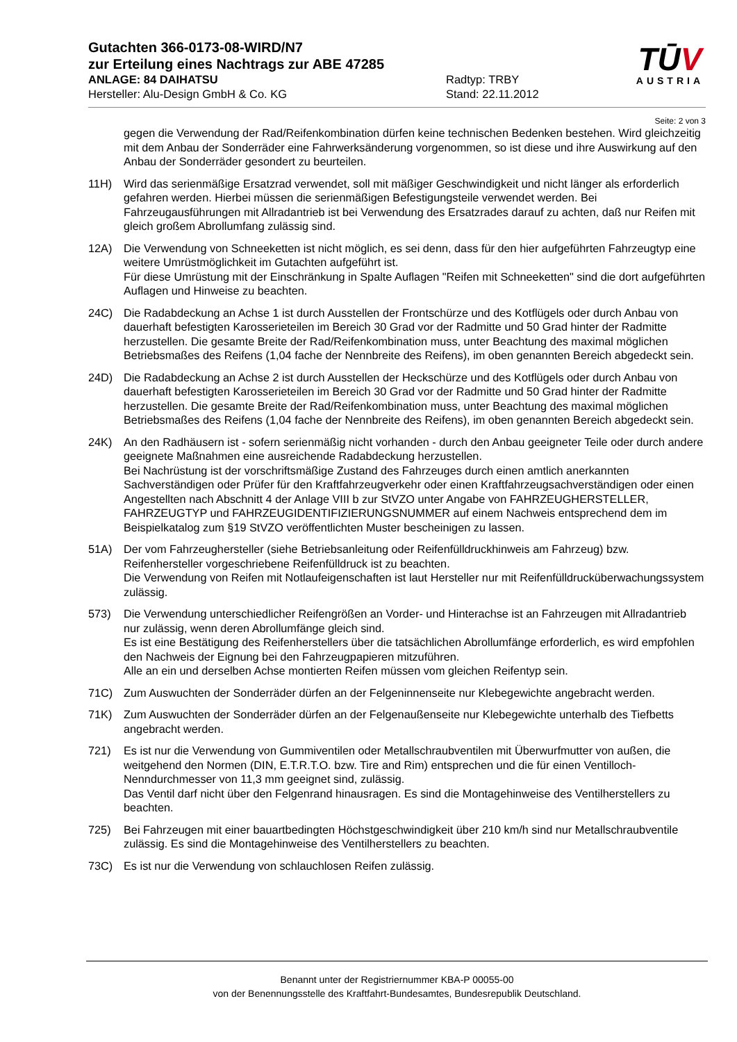Gutachten 366-0173-08-WIRD/N7
zur Erteilung eines Nachtrags zur ABE 47285
ANLAGE: 84 DAIHATSU Radtyp: TRBY
Hersteller: Alu-Design GmbH & Co. KG Stand: 22.11.2012
TŪV
AUSTRIA
Seite: 2 von 3
gegen die Verwendung der Rad/Reifenkombination dürfen keine technischen Bedenken bestehen. Wird gleichzeitig mit dem Anbau der Sonderräder eine Fahrwerksänderung vorgenommen, so ist diese und ihre Auswirkung auf den Anbau der Sonderräder gesondert zu beurteilen.
11H) Wird das serienmäßige Ersatzrad verwendet, soll mit mäßiger Geschwindigkeit und nicht länger als erforderlich gefahren werden. Hierbei müssen die serienmäßigen Befestigungsteile verwendet werden. Bei Fahrzeugausführungen mit Allradantrieb ist bei Verwendung des Ersatzrades darauf zu achten, daß nur Reifen mit gleich großem Abrollumfang zulässig sind.
12A) Die Verwendung von Schneeketten ist nicht möglich, es sei denn, dass für den hier aufgeführten Fahrzeugtyp eine weitere Umrüstmöglichkeit im Gutachten aufgeführt ist.
Für diese Umrüstung mit der Einschränkung in Spalte Auflagen "Reifen mit Schneeketten" sind die dort aufgeführten Auflagen und Hinweise zu beachten.
24C) Die Radabdeckung an Achse 1 ist durch Ausstellen der Frontschürze und des Kotflügels oder durch Anbau von dauerhaft befestigten Karosserieteilen im Bereich 30 Grad vor der Radmitte und 50 Grad hinter der Radmitte herzustellen. Die gesamte Breite der Rad/Reifenkombination muss, unter Beachtung des maximal möglichen Betriebsmaßes des Reifens (1,04 fache der Nennbreite des Reifens), im oben genannten Bereich abgedeckt sein.
24D) Die Radabdeckung an Achse 2 ist durch Ausstellen der Heckschürze und des Kotflügels oder durch Anbau von dauerhaft befestigten Karosserieteilen im Bereich 30 Grad vor der Radmitte und 50 Grad hinter der Radmitte herzustellen. Die gesamte Breite der Rad/Reifenkombination muss, unter Beachtung des maximal möglichen Betriebsmaßes des Reifens (1,04 fache der Nennbreite des Reifens), im oben genannten Bereich abgedeckt sein.
24K) An den Radhäusern ist - sofern serienmäßig nicht vorhanden - durch den Anbau geeigneter Teile oder durch andere geeignete Maßnahmen eine ausreichende Radabdeckung herzustellen.
Bei Nachrüstung ist der vorschriftsmäßige Zustand des Fahrzeuges durch einen amtlich anerkannten Sachverständigen oder Prüfer für den Kraftfahrzeugverkehr oder einen Kraftfahrzeugsachverständigen oder einen Angestellten nach Abschnitt 4 der Anlage VIII b zur StVZO unter Angabe von FAHRZEUGHERSTELLER, FAHRZEUGTYP und FAHRZEUGIDENTIFIZIERUNGSNUMMER auf einem Nachweis entsprechend dem im Beispielkatalog zum §19 StVZO veröffentlichten Muster bescheinigen zu lassen.
51A) Der vom Fahrzeughersteller (siehe Betriebsanleitung oder Reifenfülldruckhinweis am Fahrzeug) bzw. Reifenhersteller vorgeschriebene Reifenfülldruck ist zu beachten.
Die Verwendung von Reifen mit Notlaufeigenschaften ist laut Hersteller nur mit Reifenfülldrucküberwachungssystem zulässig.
573) Die Verwendung unterschiedlicher Reifengrößen an Vorder- und Hinterachse ist an Fahrzeugen mit Allradantrieb nur zulässig, wenn deren Abrollumfänge gleich sind.
Es ist eine Bestätigung des Reifenherstellers über die tatsächlichen Abrollumfänge erforderlich, es wird empfohlen den Nachweis der Eignung bei den Fahrzeugpapieren mitzuführen.
Alle an ein und derselben Achse montierten Reifen müssen vom gleichen Reifentyp sein.
71C) Zum Auswuchten der Sonderräder dürfen an der Felgeninnenseite nur Klebegewichte angebracht werden.
71K) Zum Auswuchten der Sonderräder dürfen an der Felgenaußenseite nur Klebegewichte unterhalb des Tiefbetts angebracht werden.
721) Es ist nur die Verwendung von Gummiventilen oder Metallschraubventilen mit Überwurfmutter von außen, die weitgehend den Normen (DIN, E.T.R.T.O. bzw. Tire and Rim) entsprechen und die für einen Ventilloch-Nenndurchmesser von 11,3 mm geeignet sind, zulässig.
Das Ventil darf nicht über den Felgenrand hinausragen. Es sind die Montagehinweise des Ventilherstellers zu beachten.
725) Bei Fahrzeugen mit einer bauartbedingten Höchstgeschwindigkeit über 210 km/h sind nur Metallschraubventile zulässig. Es sind die Montagehinweise des Ventilherstellers zu beachten.
73C) Es ist nur die Verwendung von schlauchlosen Reifen zulässig.
Benannt unter der Registriernummer KBA-P 00055-00
von der Benennungsstelle des Kraftfahrt-Bundesamtes, Bundesrepublik Deutschland.